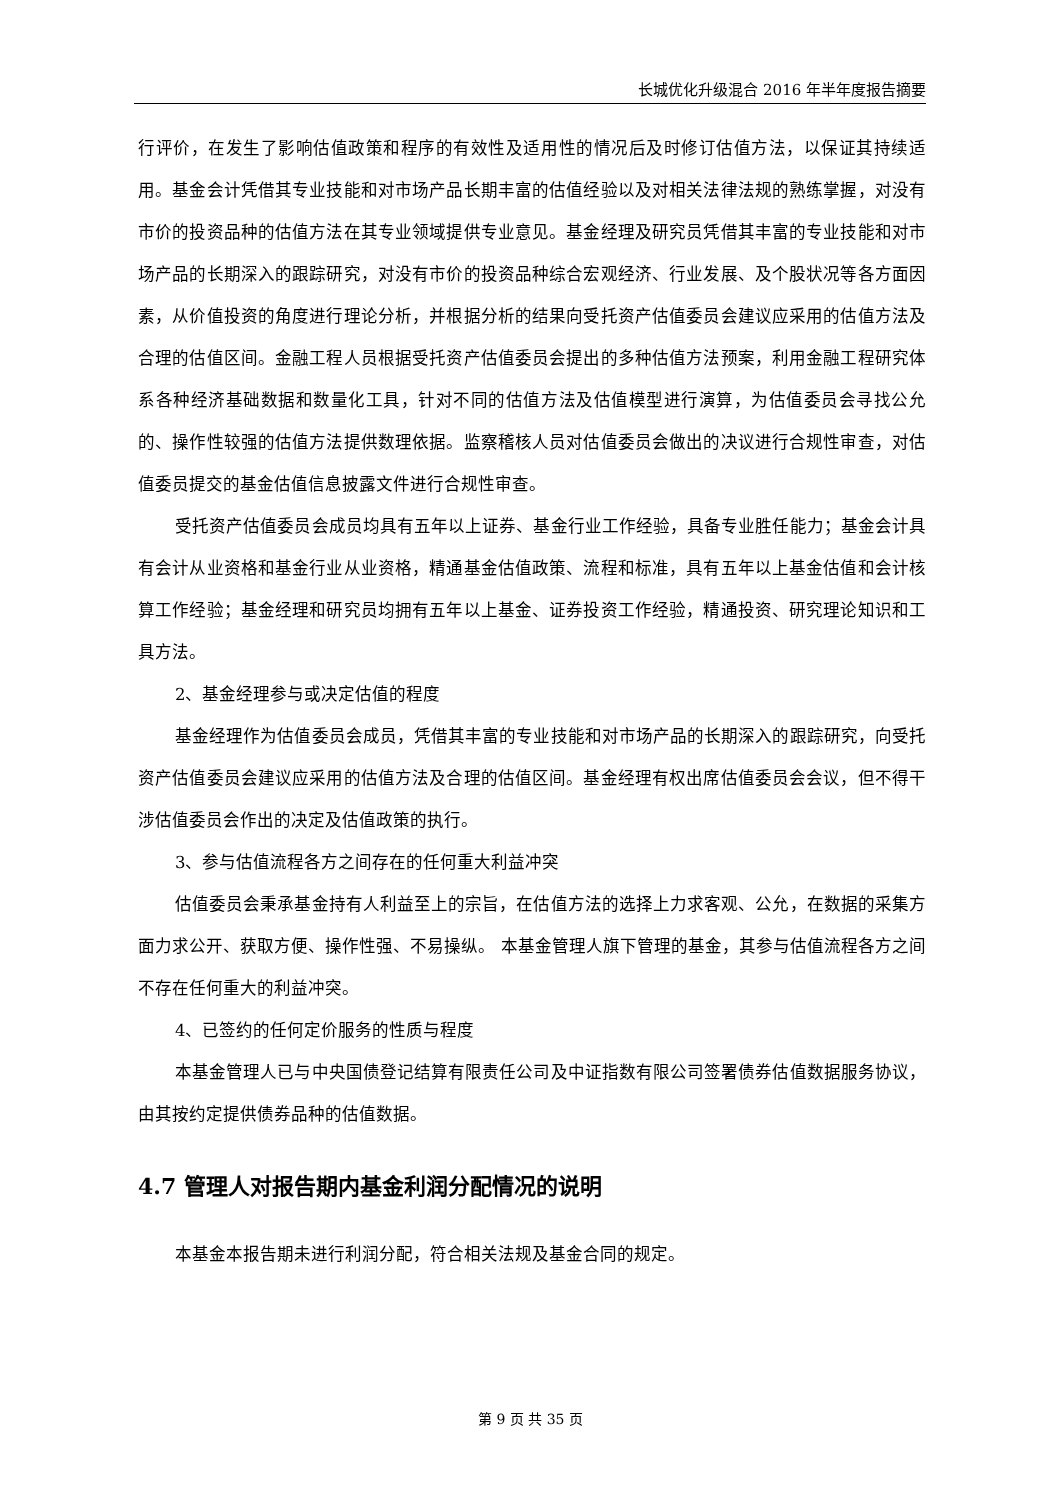长城优化升级混合 2016 年半年度报告摘要
行评价，在发生了影响估值政策和程序的有效性及适用性的情况后及时修订估值方法，以保证其持续适用。基金会计凭借其专业技能和对市场产品长期丰富的估值经验以及对相关法律法规的熟练掌握，对没有市价的投资品种的估值方法在其专业领域提供专业意见。基金经理及研究员凭借其丰富的专业技能和对市场产品的长期深入的跟踪研究，对没有市价的投资品种综合宏观经济、行业发展、及个股状况等各方面因素，从价值投资的角度进行理论分析，并根据分析的结果向受托资产估值委员会建议应采用的估值方法及合理的估值区间。金融工程人员根据受托资产估值委员会提出的多种估值方法预案，利用金融工程研究体系各种经济基础数据和数量化工具，针对不同的估值方法及估值模型进行演算，为估值委员会寻找公允的、操作性较强的估值方法提供数理依据。监察稽核人员对估值委员会做出的决议进行合规性审查，对估值委员提交的基金估值信息披露文件进行合规性审查。
受托资产估值委员会成员均具有五年以上证券、基金行业工作经验，具备专业胜任能力；基金会计具有会计从业资格和基金行业从业资格，精通基金估值政策、流程和标准，具有五年以上基金估值和会计核算工作经验；基金经理和研究员均拥有五年以上基金、证券投资工作经验，精通投资、研究理论知识和工具方法。
2、基金经理参与或决定估值的程度
基金经理作为估值委员会成员，凭借其丰富的专业技能和对市场产品的长期深入的跟踪研究，向受托资产估值委员会建议应采用的估值方法及合理的估值区间。基金经理有权出席估值委员会会议，但不得干涉估值委员会作出的决定及估值政策的执行。
3、参与估值流程各方之间存在的任何重大利益冲突
估值委员会秉承基金持有人利益至上的宗旨，在估值方法的选择上力求客观、公允，在数据的采集方面力求公开、获取方便、操作性强、不易操纵。 本基金管理人旗下管理的基金，其参与估值流程各方之间不存在任何重大的利益冲突。
4、已签约的任何定价服务的性质与程度
本基金管理人已与中央国债登记结算有限责任公司及中证指数有限公司签署债券估值数据服务协议，由其按约定提供债券品种的估值数据。
4.7 管理人对报告期内基金利润分配情况的说明
本基金本报告期未进行利润分配，符合相关法规及基金合同的规定。
第 9 页 共 35 页